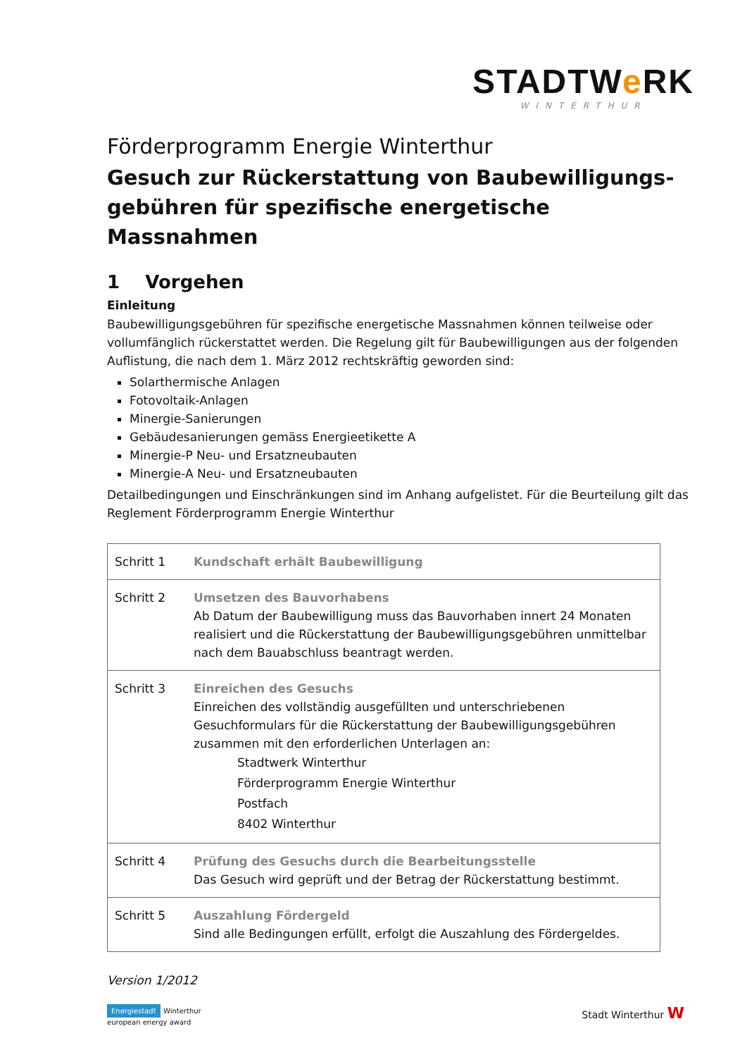STADTWe RK
WINTERTHUR
Förderprogramm Energie Winterthur
Gesuch zur Rückerstattung von Baubewilligungs-
gebühren für spezifische energetische Massnahmen
1 Vorgehen
Einleitung
Baubewilligungsgebühren für spezifische energetische Massnahmen können teilweise oder vollumfänglich rückerstattet werden. Die Regelung gilt für Baubewilligungen aus der folgenden Auflistung, die nach dem 1. März 2012 rechtskräftig geworden sind:
Solarthermische Anlagen
Fotovoltaik-Anlagen
Minergie-Sanierungen
Gebäudesanierungen gemäss Energieetikette A
Minergie-P Neu- und Ersatzneubauten
Minergie-A Neu- und Ersatzneubauten
Detailbedingungen und Einschränkungen sind im Anhang aufgelistet. Für die Beurteilung gilt das Reglement Förderprogramm Energie Winterthur
| Schritt 1 | Kundschaft erhält Baubewilligung |
| Schritt 2 | Umsetzen des Bauvorhabens Ab Datum der Baubewilligung muss das Bauvorhaben innert 24 Monaten realisiert und die Rückerstattung der Baubewilligungsgebühren unmittelbar nach dem Bauabschluss beantragt werden. |
| Schritt 3 | Einreichen des Gesuchs Einreichen des vollständig ausgefüllten und unterschriebenen Gesuchformulars für die Rückerstattung der Baubewilligungsgebühren zusammen mit den erforderlichen Unterlagen an: Stadtwerk Winterthur Förderprogramm Energie Winterthur Postfach 8402 Winterthur |
| Schritt 4 | Prüfung des Gesuchs durch die Bearbeitungsstelle Das Gesuch wird geprüft und der Betrag der Rückerstattung bestimmt. |
| Schritt 5 | Auszahlung Fördergeld Sind alle Bedingungen erfüllt, erfolgt die Auszahlung des Fördergeldes. |
Version 1/2012
Energiestadt Winterthur
european energy award
Stadt Winterthur W